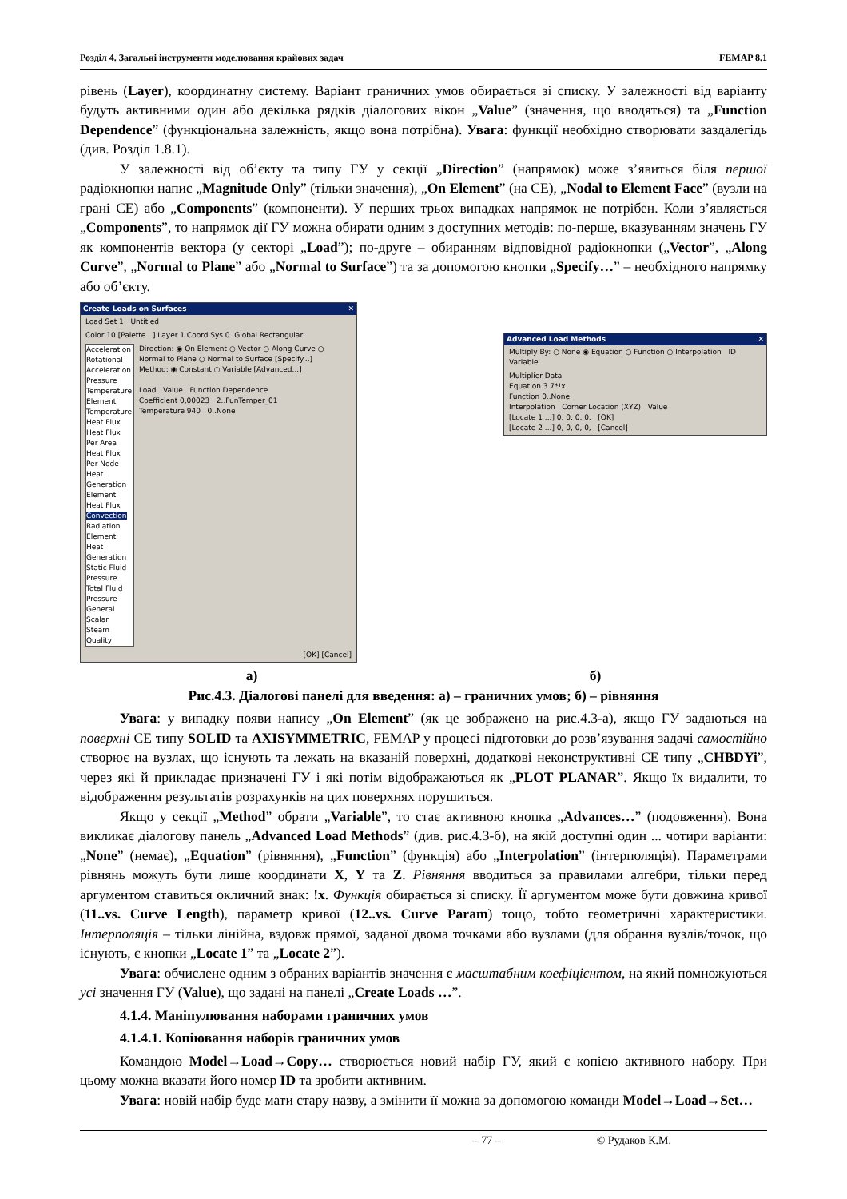Розділ 4. Загальні інструменти моделювання крайових задач FEMAP 8.1
рівень (Layer), координатну систему. Варіант граничних умов обирається зі списку. У залежності від варіанту будуть активними один або декілька рядків діалогових вікон „Value” (значення, що вводяться) та „Function Dependence” (функціональна залежність, якщо вона потрібна). Увага: функції необхідно створювати заздалегідь (див. Розділ 1.8.1).
У залежності від об’єкту та типу ГУ у секції „Direction” (напрямок) може з’явиться біля першої радіокнопки напис „Magnitude Only” (тільки значення), „On Element” (на СЕ), „Nodal to Element Face” (вузли на грані СЕ) або „Components” (компоненти). У перших трьох випадках напрямок не потрібен. Коли з’являється „Components”, то напрямок дії ГУ можна обирати одним з доступних методів: по-перше, вказуванням значень ГУ як компонентів вектора (у секторі „Load”); по-друге – обиранням відповідної радіокнопки („Vector”, „Along Curve”, „Normal to Plane” або „Normal to Surface”) та за допомогою кнопки „Specify…” – необхідного напрямку або об’єкту.
Create Loads on Surfaces ✕
Load Set 1 Untitled
Color 10 [Palette...] Layer 1 Coord Sys 0..Global Rectangular
Acceleration
Rotational Acceleration
Pressure
Temperature
Element Temperature
Heat Flux
Heat Flux Per Area
Heat Flux Per Node
Heat Generation
Element Heat Flux
Convection
Radiation
Element Heat Generation
Static Fluid Pressure
Total Fluid Pressure
General Scalar
Steam Quality
Direction: ◉ On Element ○ Vector ○ Along Curve ○ Normal to Plane ○ Normal to Surface [Specify...]
Method: ◉ Constant ○ Variable [Advanced...]
Load Value Function Dependence
Coefficient 0,00023 2..FunTemper_01
Temperature 940 0..None
[OK] [Cancel]
Advanced Load Methods ✕
Multiply By: ○ None ◉ Equation ○ Function ○ Interpolation ID Variable
Multiplier Data
Equation 3.7*!x
Function 0..None
Interpolation Corner Location (XYZ) Value
[Locate 1 ...] 0, 0, 0, 0, [OK]
[Locate 2 ...] 0, 0, 0, 0, [Cancel]
а) б)
Рис.4.3. Діалогові панелі для введення: а) – граничних умов; б) – рівняння
Увага: у випадку появи напису „On Element” (як це зображено на рис.4.3-а), якщо ГУ задаються на поверхні СЕ типу SOLID та AXISYMMETRIC, FEMAP у процесі підготовки до розв’язування задачі самостійно створює на вузлах, що існують та лежать на вказаній поверхні, додаткові неконструктивні СЕ типу „CHBDYi”, через які й прикладає призначені ГУ і які потім відображаються як „PLOT PLANAR”. Якщо їх видалити, то відображення результатів розрахунків на цих поверхнях порушиться.
Якщо у секції „Method” обрати „Variable”, то стає активною кнопка „Advances…” (подовження). Вона викликає діалогову панель „Advanced Load Methods” (див. рис.4.3-б), на якій доступні один ... чотири варіанти: „None” (немає), „Equation” (рівняння), „Function” (функція) або „Interpolation” (інтерполяція). Параметрами рівнянь можуть бути лише координати X, Y та Z. Рівняння вводиться за правилами алгебри, тільки перед аргументом ставиться окличний знак: !x. Функція обирається зі списку. Її аргументом може бути довжина кривої (11..vs. Curve Length), параметр кривої (12..vs. Curve Param) тощо, тобто геометричні характеристики. Інтерполяція – тільки лінійна, вздовж прямої, заданої двома точками або вузлами (для обрання вузлів/точок, що існують, є кнопки „Locate 1” та „Locate 2”).
Увага: обчислене одним з обраних варіантів значення є масштабним коефіцієнтом, на який помножуються усі значення ГУ (Value), що задані на панелі „Create Loads …”.
4.1.4. Маніпулювання наборами граничних умов
4.1.4.1. Копіювання наборів граничних умов
Командою Model→Load→Copy… створюється новий набір ГУ, який є копією активного набору. При цьому можна вказати його номер ID та зробити активним.
Увага: новій набір буде мати стару назву, а змінити її можна за допомогою команди Model→Load→Set…
– 77 – © Рудаков К.М.